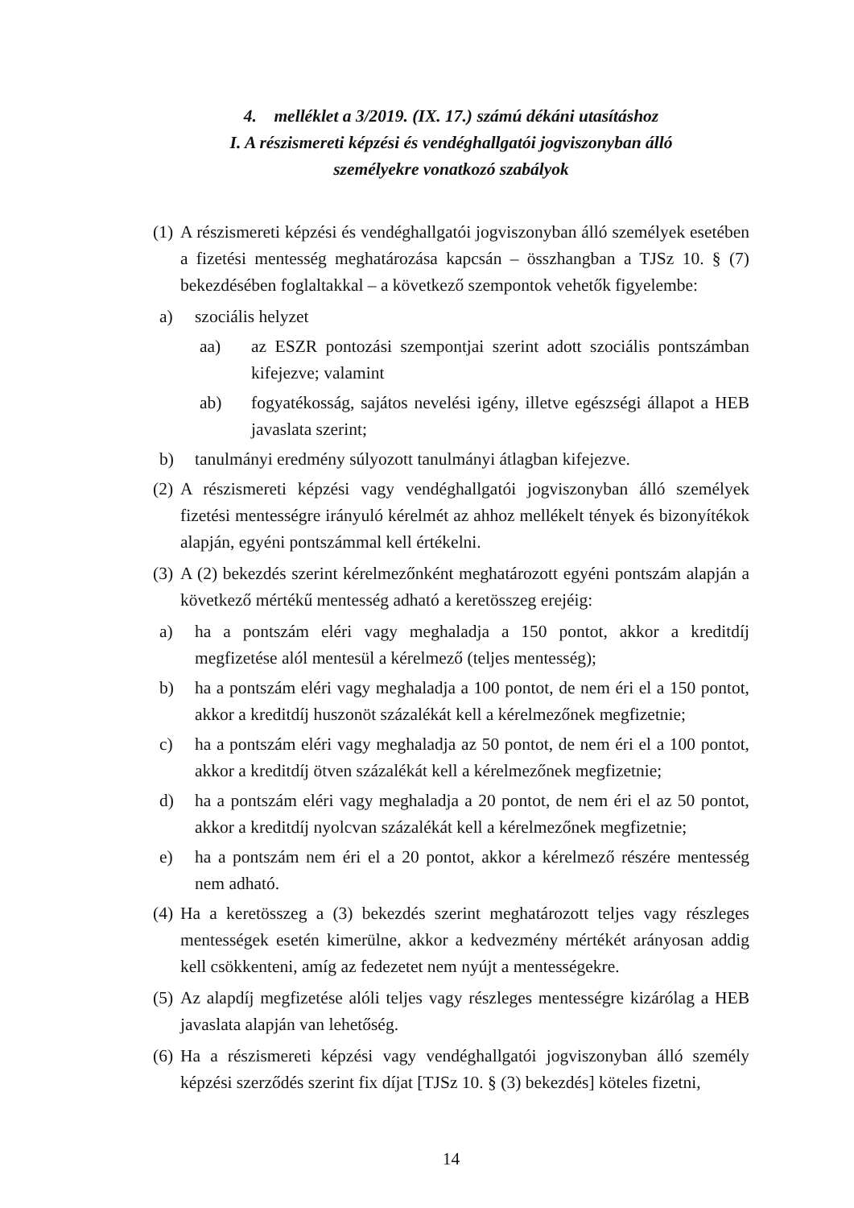4. melléklet a 3/2019. (IX. 17.) számú dékáni utasításhoz
I. A részismereti képzési és vendéghallgatói jogviszonyban álló
személyekre vonatkozó szabályok
(1) A részismereti képzési és vendéghallgatói jogviszonyban álló személyek esetében a fizetési mentesség meghatározása kapcsán – összhangban a TJSz 10. § (7) bekezdésében foglaltakkal – a következő szempontok vehetők figyelembe:
a) szociális helyzet
aa) az ESZR pontozási szempontjai szerint adott szociális pontszámban kifejezve; valamint
ab) fogyatékosság, sajátos nevelési igény, illetve egészségi állapot a HEB javaslata szerint;
b) tanulmányi eredmény súlyozott tanulmányi átlagban kifejezve.
(2) A részismereti képzési vagy vendéghallgatói jogviszonyban álló személyek fizetési mentességre irányuló kérelmét az ahhoz mellékelt tények és bizonyítékok alapján, egyéni pontszámmal kell értékelni.
(3) A (2) bekezdés szerint kérelmezőnként meghatározott egyéni pontszám alapján a következő mértékű mentesség adható a keretösszeg erejéig:
a) ha a pontszám eléri vagy meghaladja a 150 pontot, akkor a kreditdíj megfizetése alól mentesül a kérelmező (teljes mentesség);
b) ha a pontszám eléri vagy meghaladja a 100 pontot, de nem éri el a 150 pontot, akkor a kreditdíj huszonöt százalékát kell a kérelmezőnek megfizetnie;
c) ha a pontszám eléri vagy meghaladja az 50 pontot, de nem éri el a 100 pontot, akkor a kreditdíj ötven százalékát kell a kérelmezőnek megfizetnie;
d) ha a pontszám eléri vagy meghaladja a 20 pontot, de nem éri el az 50 pontot, akkor a kreditdíj nyolcvan százalékát kell a kérelmezőnek megfizetnie;
e) ha a pontszám nem éri el a 20 pontot, akkor a kérelmező részére mentesség nem adható.
(4) Ha a keretösszeg a (3) bekezdés szerint meghatározott teljes vagy részleges mentességek esetén kimerülne, akkor a kedvezmény mértékét arányosan addig kell csökkenteni, amíg az fedezetet nem nyújt a mentességekre.
(5) Az alapdíj megfizetése alóli teljes vagy részleges mentességre kizárólag a HEB javaslata alapján van lehetőség.
(6) Ha a részismereti képzési vagy vendéghallgatói jogviszonyban álló személy képzési szerződés szerint fix díjat [TJSz 10. § (3) bekezdés] köteles fizetni,
14